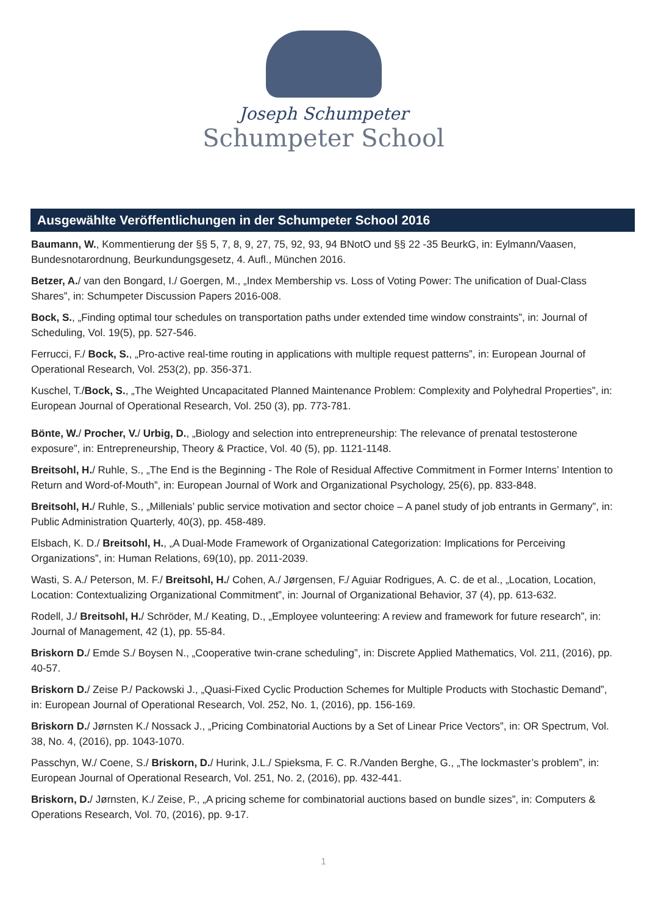Joseph Schumpeter
Schumpeter School
Ausgewählte Veröffentlichungen in der Schumpeter School 2016
Baumann, W., Kommentierung der §§ 5, 7, 8, 9, 27, 75, 92, 93, 94 BNotO und §§ 22 -35 BeurkG, in: Eylmann/Vaasen, Bundesnotarordnung, Beurkundungsgesetz, 4. Aufl., München 2016.
Betzer, A./ van den Bongard, I./ Goergen, M., „Index Membership vs. Loss of Voting Power: The unification of Dual-Class Shares”, in: Schumpeter Discussion Papers 2016-008.
Bock, S., „Finding optimal tour schedules on transportation paths under extended time window constraints”, in: Journal of Scheduling, Vol. 19(5), pp. 527-546.
Ferrucci, F./ Bock, S., „Pro-active real-time routing in applications with multiple request patterns”, in: European Journal of Operational Research, Vol. 253(2), pp. 356-371.
Kuschel, T./Bock, S., „The Weighted Uncapacitated Planned Maintenance Problem: Complexity and Polyhedral Properties”, in: European Journal of Operational Research, Vol. 250 (3), pp. 773-781.
Bönte, W./ Procher, V./ Urbig, D., „Biology and selection into entrepreneurship: The relevance of prenatal testosterone exposure”, in: Entrepreneurship, Theory & Practice, Vol. 40 (5), pp. 1121-1148.
Breitsohl, H./ Ruhle, S., „The End is the Beginning - The Role of Residual Affective Commitment in Former Interns’ Intention to Return and Word-of-Mouth”, in: European Journal of Work and Organizational Psychology, 25(6), pp. 833-848.
Breitsohl, H./ Ruhle, S., „Millenials’ public service motivation and sector choice – A panel study of job entrants in Germany”, in: Public Administration Quarterly, 40(3), pp. 458-489.
Elsbach, K. D./ Breitsohl, H., „A Dual-Mode Framework of Organizational Categorization: Implications for Perceiving Organizations”, in: Human Relations, 69(10), pp. 2011-2039.
Wasti, S. A./ Peterson, M. F./ Breitsohl, H./ Cohen, A./ Jørgensen, F./ Aguiar Rodrigues, A. C. de et al., „Location, Location, Location: Contextualizing Organizational Commitment”, in: Journal of Organizational Behavior, 37 (4), pp. 613-632.
Rodell, J./ Breitsohl, H./ Schröder, M./ Keating, D., „Employee volunteering: A review and framework for future research”, in: Journal of Management, 42 (1), pp. 55-84.
Briskorn D./ Emde S./ Boysen N., „Cooperative twin-crane scheduling”, in: Discrete Applied Mathematics, Vol. 211, (2016), pp. 40-57.
Briskorn D./ Zeise P./ Packowski J., „Quasi-Fixed Cyclic Production Schemes for Multiple Products with Stochastic Demand”, in: European Journal of Operational Research, Vol. 252, No. 1, (2016), pp. 156-169.
Briskorn D./ Jørnsten K./ Nossack J., „Pricing Combinatorial Auctions by a Set of Linear Price Vectors”, in: OR Spectrum, Vol. 38, No. 4, (2016), pp. 1043-1070.
Passchyn, W./ Coene, S./ Briskorn, D./ Hurink, J.L./ Spieksma, F. C. R./Vanden Berghe, G., „The lockmaster’s problem”, in: European Journal of Operational Research, Vol. 251, No. 2, (2016), pp. 432-441.
Briskorn, D./ Jørnsten, K./ Zeise, P., „A pricing scheme for combinatorial auctions based on bundle sizes”, in: Computers & Operations Research, Vol. 70, (2016), pp. 9-17.
1